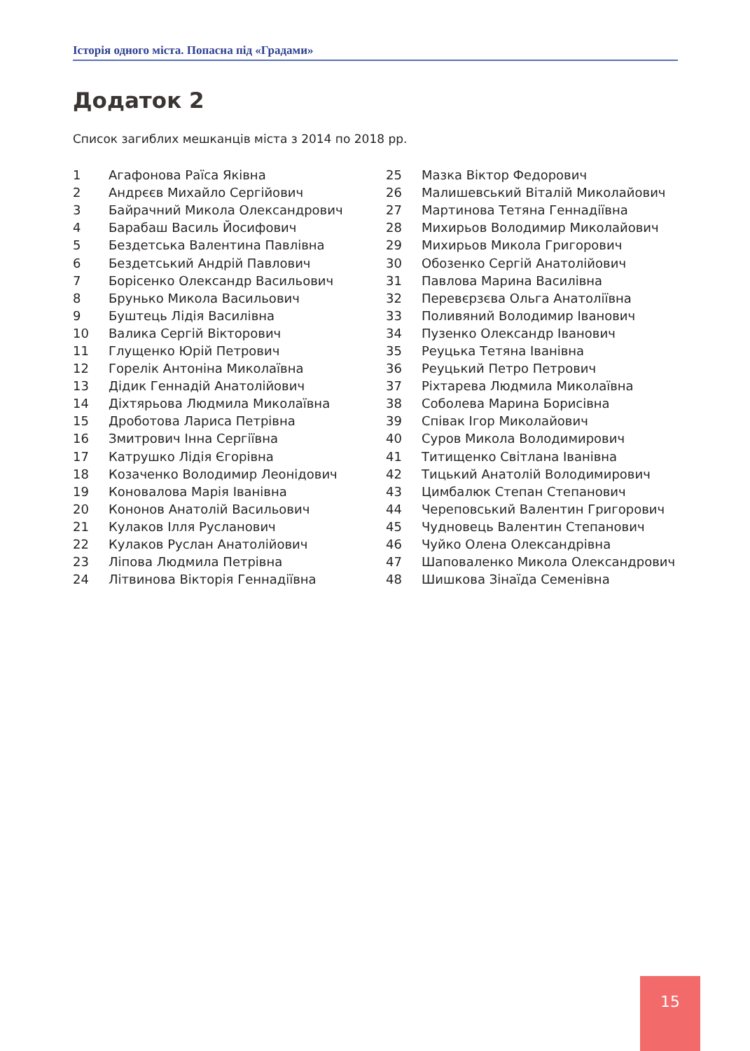Історія одного міста. Попасна під «Градами»
Додаток 2
Список загиблих мешканців міста з 2014 по 2018 рр.
| 1 | Агафонова Раїса Яківна |
| 2 | Андрєєв Михайло Сергійович |
| 3 | Байрачний Микола Олександрович |
| 4 | Барабаш Василь Йосифович |
| 5 | Бездетська Валентина Павлівна |
| 6 | Бездетський Андрій Павлович |
| 7 | Борісенко Олександр Васильович |
| 8 | Брунько Микола Васильович |
| 9 | Буштець Лідія Василівна |
| 10 | Валика Сергій Вікторович |
| 11 | Глущенко Юрій Петрович |
| 12 | Горелік Антоніна Миколаївна |
| 13 | Дідик Геннадій Анатолійович |
| 14 | Діхтярьова Людмила Миколаївна |
| 15 | Дроботова Лариса Петрівна |
| 16 | Змитрович Інна Сергіївна |
| 17 | Катрушко Лідія Єгорівна |
| 18 | Козаченко Володимир Леонідович |
| 19 | Коновалова Марія Іванівна |
| 20 | Кононов Анатолій Васильович |
| 21 | Кулаков Ілля Русланович |
| 22 | Кулаков Руслан Анатолійович |
| 23 | Ліпова Людмила Петрівна |
| 24 | Літвинова Вікторія Геннадіївна |
| 25 | Мазка Віктор Федорович |
| 26 | Малишевський Віталій Миколайович |
| 27 | Мартинова Тетяна Геннадіївна |
| 28 | Михирьов Володимир Миколайович |
| 29 | Михирьов Микола Григорович |
| 30 | Обозенко Сергій Анатолійович |
| 31 | Павлова Марина Василівна |
| 32 | Перевєрзєва Ольга Анатоліївна |
| 33 | Поливяний Володимир Іванович |
| 34 | Пузенко Олександр Іванович |
| 35 | Реуцька Тетяна Іванівна |
| 36 | Реуцький Петро Петрович |
| 37 | Ріхтарева Людмила Миколаївна |
| 38 | Соболева Марина Борисівна |
| 39 | Співак Ігор Миколайович |
| 40 | Суров Микола Володимирович |
| 41 | Титищенко Світлана Іванівна |
| 42 | Тицький Анатолій Володимирович |
| 43 | Цимбалюк Степан Степанович |
| 44 | Череповський Валентин Григорович |
| 45 | Чудновець Валентин Степанович |
| 46 | Чуйко Олена Олександрівна |
| 47 | Шаповаленко Микола Олександрович |
| 48 | Шишкова Зінаїда Семенівна |
15